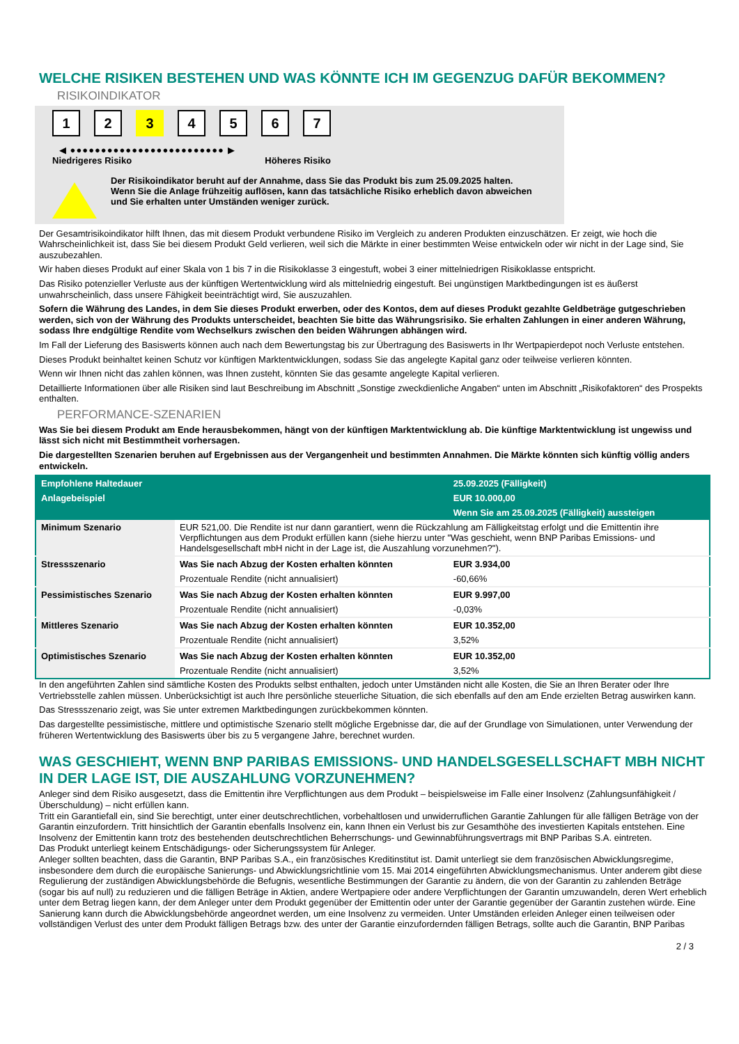WELCHE RISIKEN BESTEHEN UND WAS KÖNNTE ICH IM GEGENZUG DAFÜR BEKOMMEN?
RISIKOINDIKATOR
1 2 3 4567
◀ ●●●●●●●●●●●●●●●●●●●●●●●●● ▶
Niedrigeres Risiko Höheres Risiko
Der Risikoindikator beruht auf der Annahme, dass Sie das Produkt bis zum 25.09.2025 halten.
Wenn Sie die Anlage frühzeitig auflösen, kann das tatsächliche Risiko erheblich davon abweichen und Sie erhalten unter Umständen weniger zurück.
Der Gesamtrisikoindikator hilft Ihnen, das mit diesem Produkt verbundene Risiko im Vergleich zu anderen Produkten einzuschätzen. Er zeigt, wie hoch die Wahrscheinlichkeit ist, dass Sie bei diesem Produkt Geld verlieren, weil sich die Märkte in einer bestimmten Weise entwickeln oder wir nicht in der Lage sind, Sie auszubezahlen.
Wir haben dieses Produkt auf einer Skala von 1 bis 7 in die Risikoklasse 3 eingestuft, wobei 3 einer mittelniedrigen Risikoklasse entspricht.
Das Risiko potenzieller Verluste aus der künftigen Wertentwicklung wird als mittelniedrig eingestuft. Bei ungünstigen Marktbedingungen ist es äußerst unwahrscheinlich, dass unsere Fähigkeit beeinträchtigt wird, Sie auszuzahlen.
Sofern die Währung des Landes, in dem Sie dieses Produkt erwerben, oder des Kontos, dem auf dieses Produkt gezahlte Geldbeträge gutgeschrieben werden, sich von der Währung des Produkts unterscheidet, beachten Sie bitte das Währungsrisiko. Sie erhalten Zahlungen in einer anderen Währung, sodass Ihre endgültige Rendite vom Wechselkurs zwischen den beiden Währungen abhängen wird.
Im Fall der Lieferung des Basiswerts können auch nach dem Bewertungstag bis zur Übertragung des Basiswerts in Ihr Wertpapierdepot noch Verluste entstehen.
Dieses Produkt beinhaltet keinen Schutz vor künftigen Marktentwicklungen, sodass Sie das angelegte Kapital ganz oder teilweise verlieren könnten.
Wenn wir Ihnen nicht das zahlen können, was Ihnen zusteht, könnten Sie das gesamte angelegte Kapital verlieren.
Detaillierte Informationen über alle Risiken sind laut Beschreibung im Abschnitt „Sonstige zweckdienliche Angaben“ unten im Abschnitt „Risikofaktoren“ des Prospekts enthalten.
PERFORMANCE-SZENARIEN
Was Sie bei diesem Produkt am Ende herausbekommen, hängt von der künftigen Marktentwicklung ab. Die künftige Marktentwicklung ist ungewiss und lässt sich nicht mit Bestimmtheit vorhersagen.
Die dargestellten Szenarien beruhen auf Ergebnissen aus der Vergangenheit und bestimmten Annahmen. Die Märkte könnten sich künftig völlig anders entwickeln.
| Empfohlene Haltedauer | | 25.09.2025 (Fälligkeit) |
| --- | --- | --- |
| Anlagebeispiel | | EUR 10.000,00 |
| | | Wenn Sie am 25.09.2025 (Fälligkeit) aussteigen |
| Minimum Szenario | EUR 521,00. Die Rendite ist nur dann garantiert, wenn die Rückzahlung am Fälligkeitstag erfolgt und die Emittentin ihre Verpflichtungen aus dem Produkt erfüllen kann (siehe hierzu unter "Was geschieht, wenn BNP Paribas Emissions- und Handelsgesellschaft mbH nicht in der Lage ist, die Auszahlung vorzunehmen?"). | |
| Stressszenario | Was Sie nach Abzug der Kosten erhalten könnten | EUR 3.934,00 |
| | Prozentuale Rendite (nicht annualisiert) | -60,66% |
| Pessimistisches Szenario | Was Sie nach Abzug der Kosten erhalten könnten | EUR 9.997,00 |
| | Prozentuale Rendite (nicht annualisiert) | -0,03% |
| Mittleres Szenario | Was Sie nach Abzug der Kosten erhalten könnten | EUR 10.352,00 |
| | Prozentuale Rendite (nicht annualisiert) | 3,52% |
| Optimistisches Szenario | Was Sie nach Abzug der Kosten erhalten könnten | EUR 10.352,00 |
| | Prozentuale Rendite (nicht annualisiert) | 3,52% |
In den angeführten Zahlen sind sämtliche Kosten des Produkts selbst enthalten, jedoch unter Umständen nicht alle Kosten, die Sie an Ihren Berater oder Ihre Vertriebsstelle zahlen müssen. Unberücksichtigt ist auch Ihre persönliche steuerliche Situation, die sich ebenfalls auf den am Ende erzielten Betrag auswirken kann.
Das Stressszenario zeigt, was Sie unter extremen Marktbedingungen zurückbekommen könnten.
Das dargestellte pessimistische, mittlere und optimistische Szenario stellt mögliche Ergebnisse dar, die auf der Grundlage von Simulationen, unter Verwendung der früheren Wertentwicklung des Basiswerts über bis zu 5 vergangene Jahre, berechnet wurden.
WAS GESCHIEHT, WENN BNP PARIBAS EMISSIONS- UND HANDELSGESELLSCHAFT MBH NICHT IN DER LAGE IST, DIE AUSZAHLUNG VORZUNEHMEN?
Anleger sind dem Risiko ausgesetzt, dass die Emittentin ihre Verpflichtungen aus dem Produkt – beispielsweise im Falle einer Insolvenz (Zahlungsunfähigkeit / Überschuldung) – nicht erfüllen kann.
Tritt ein Garantiefall ein, sind Sie berechtigt, unter einer deutschrechtlichen, vorbehaltlosen und unwiderruflichen Garantie Zahlungen für alle fälligen Beträge von der Garantin einzufordern. Tritt hinsichtlich der Garantin ebenfalls Insolvenz ein, kann Ihnen ein Verlust bis zur Gesamthöhe des investierten Kapitals entstehen. Eine Insolvenz der Emittentin kann trotz des bestehenden deutschrechtlichen Beherrschungs- und Gewinnabführungsvertrags mit BNP Paribas S.A. eintreten.
Das Produkt unterliegt keinem Entschädigungs- oder Sicherungssystem für Anleger.
Anleger sollten beachten, dass die Garantin, BNP Paribas S.A., ein französisches Kreditinstitut ist. Damit unterliegt sie dem französischen Abwicklungsregime, insbesondere dem durch die europäische Sanierungs- und Abwicklungsrichtlinie vom 15. Mai 2014 eingeführten Abwicklungsmechanismus. Unter anderem gibt diese Regulierung der zuständigen Abwicklungsbehörde die Befugnis, wesentliche Bestimmungen der Garantie zu ändern, die von der Garantin zu zahlenden Beträge (sogar bis auf null) zu reduzieren und die fälligen Beträge in Aktien, andere Wertpapiere oder andere Verpflichtungen der Garantin umzuwandeln, deren Wert erheblich unter dem Betrag liegen kann, der dem Anleger unter dem Produkt gegenüber der Emittentin oder unter der Garantie gegenüber der Garantin zustehen würde. Eine Sanierung kann durch die Abwicklungsbehörde angeordnet werden, um eine Insolvenz zu vermeiden. Unter Umständen erleiden Anleger einen teilweisen oder vollständigen Verlust des unter dem Produkt fälligen Betrags bzw. des unter der Garantie einzufordernden fälligen Betrags, sollte auch die Garantin, BNP Paribas
2 / 3